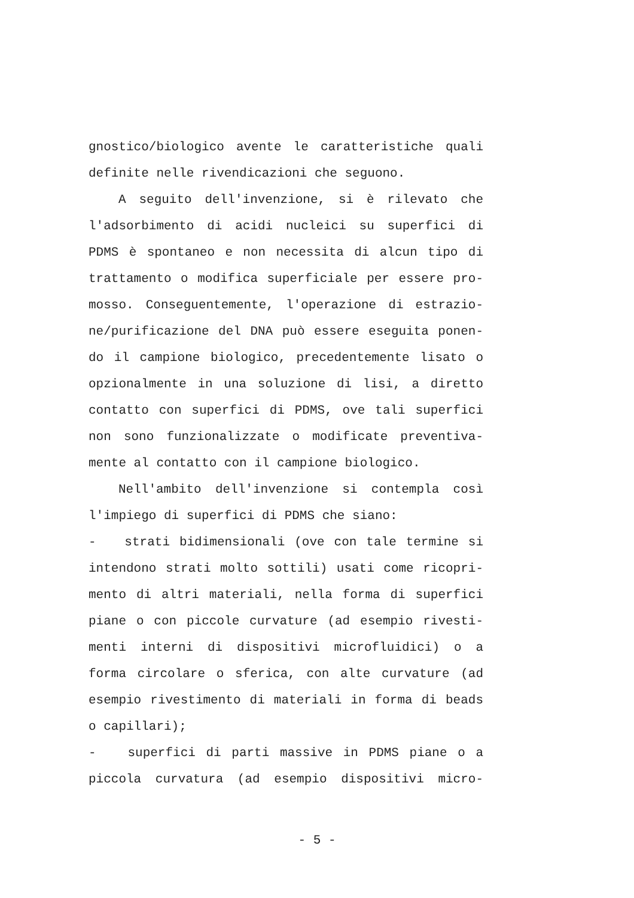gnostico/biologico avente le caratteristiche quali
definite nelle rivendicazioni che seguono.
A seguito dell'invenzione, si è rilevato che
l'adsorbimento di acidi nucleici su superfici di
PDMS è spontaneo e non necessita di alcun tipo di
trattamento o modifica superficiale per essere pro-
mosso. Conseguentemente, l'operazione di estrazio-
ne/purificazione del DNA può essere eseguita ponen-
do il campione biologico, precedentemente lisato o
opzionalmente in una soluzione di lisi, a diretto
contatto con superfici di PDMS, ove tali superfici
non sono funzionalizzate o modificate preventiva-
mente al contatto con il campione biologico.
Nell'ambito dell'invenzione si contempla così
l'impiego di superfici di PDMS che siano:
- strati bidimensionali (ove con tale termine si
intendono strati molto sottili) usati come ricopri-
mento di altri materiali, nella forma di superfici
piane o con piccole curvature (ad esempio rivesti-
menti interni di dispositivi microfluidici) o a
forma circolare o sferica, con alte curvature (ad
esempio rivestimento di materiali in forma di beads
o capillari);
- superfici di parti massive in PDMS piane o a
piccola curvatura (ad esempio dispositivi micro-
- 5 -